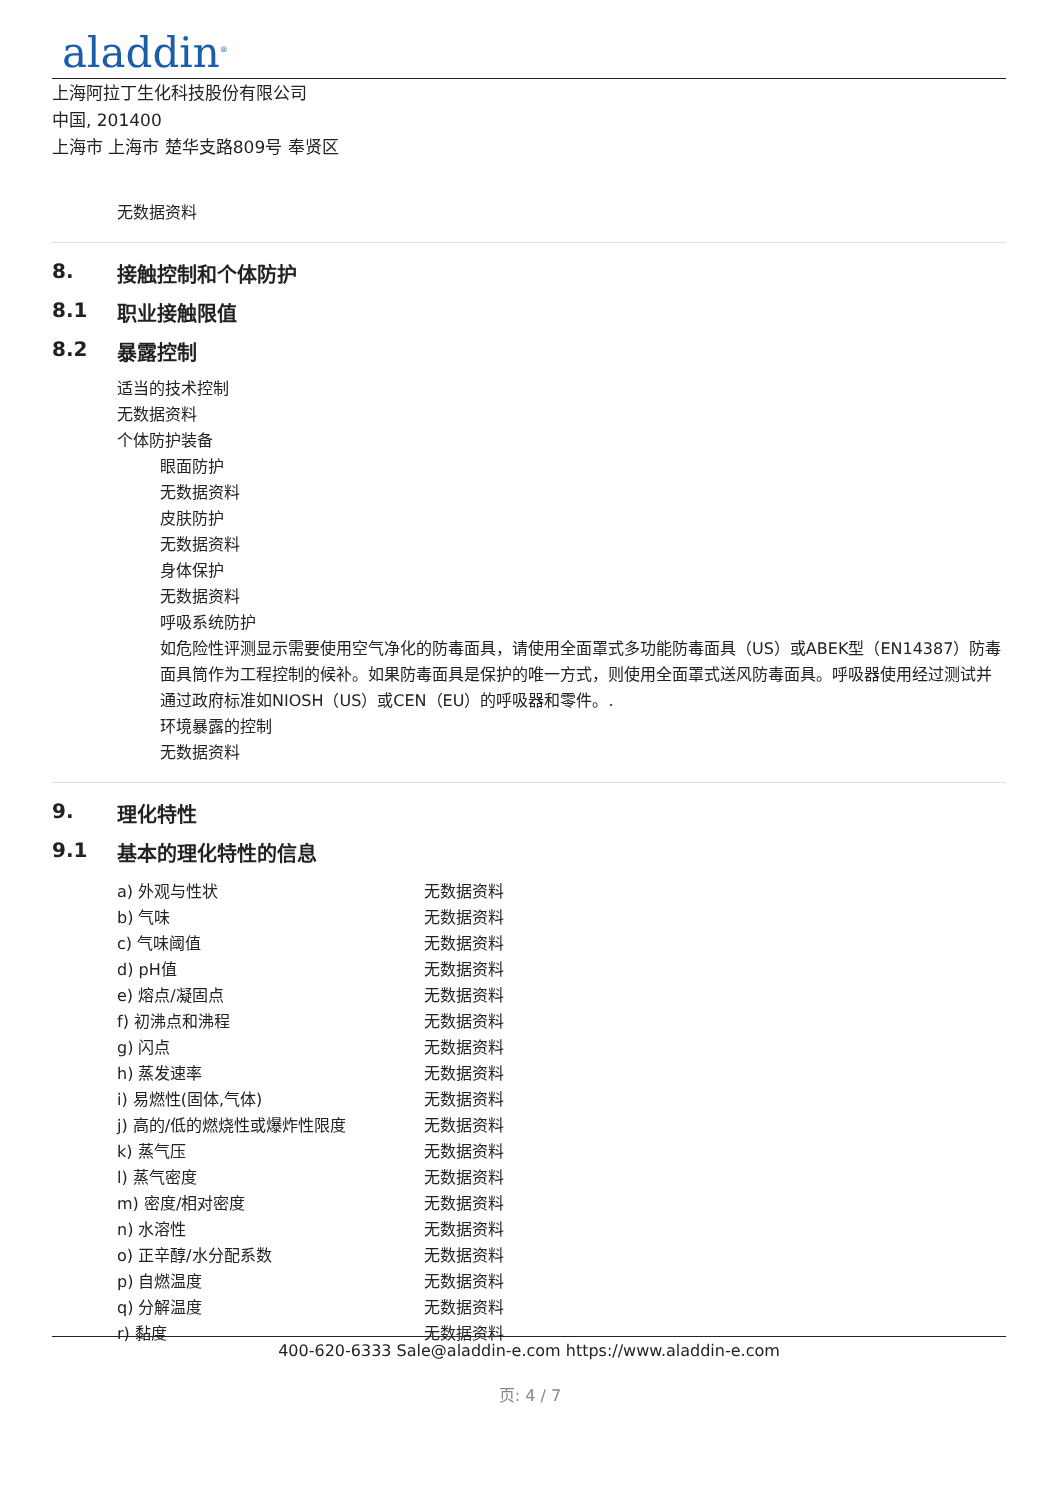aladdin<sup>®</sup>
上海阿拉丁生化科技股份有限公司
中国, 201400
上海市 上海市 楚华支路809号 奉贤区
无数据资料
8. 接触控制和个体防护
8.1 职业接触限值
8.2 暴露控制
适当的技术控制
无数据资料
个体防护装备
眼面防护
无数据资料
皮肤防护
无数据资料
身体保护
无数据资料
呼吸系统防护
如危险性评测显示需要使用空气净化的防毒面具，请使用全面罩式多功能防毒面具（US）或ABEK型（EN14387）防毒面具筒作为工程控制的候补。如果防毒面具是保护的唯一方式，则使用全面罩式送风防毒面具。呼吸器使用经过测试并通过政府标准如NIOSH（US）或CEN（EU）的呼吸器和零件。.
环境暴露的控制
无数据资料
9. 理化特性
9.1 基本的理化特性的信息
| a) 外观与性状 | 无数据资料 |
| b) 气味 | 无数据资料 |
| c) 气味阈值 | 无数据资料 |
| d) pH值 | 无数据资料 |
| e) 熔点/凝固点 | 无数据资料 |
| f) 初沸点和沸程 | 无数据资料 |
| g) 闪点 | 无数据资料 |
| h) 蒸发速率 | 无数据资料 |
| i) 易燃性(固体,气体) | 无数据资料 |
| j) 高的/低的燃烧性或爆炸性限度 | 无数据资料 |
| k) 蒸气压 | 无数据资料 |
| l) 蒸气密度 | 无数据资料 |
| m) 密度/相对密度 | 无数据资料 |
| n) 水溶性 | 无数据资料 |
| o) 正辛醇/水分配系数 | 无数据资料 |
| p) 自燃温度 | 无数据资料 |
| q) 分解温度 | 无数据资料 |
| r) 黏度 | 无数据资料 |
400-620-6333 Sale@aladdin-e.com https://www.aladdin-e.com
页: 4 / 7